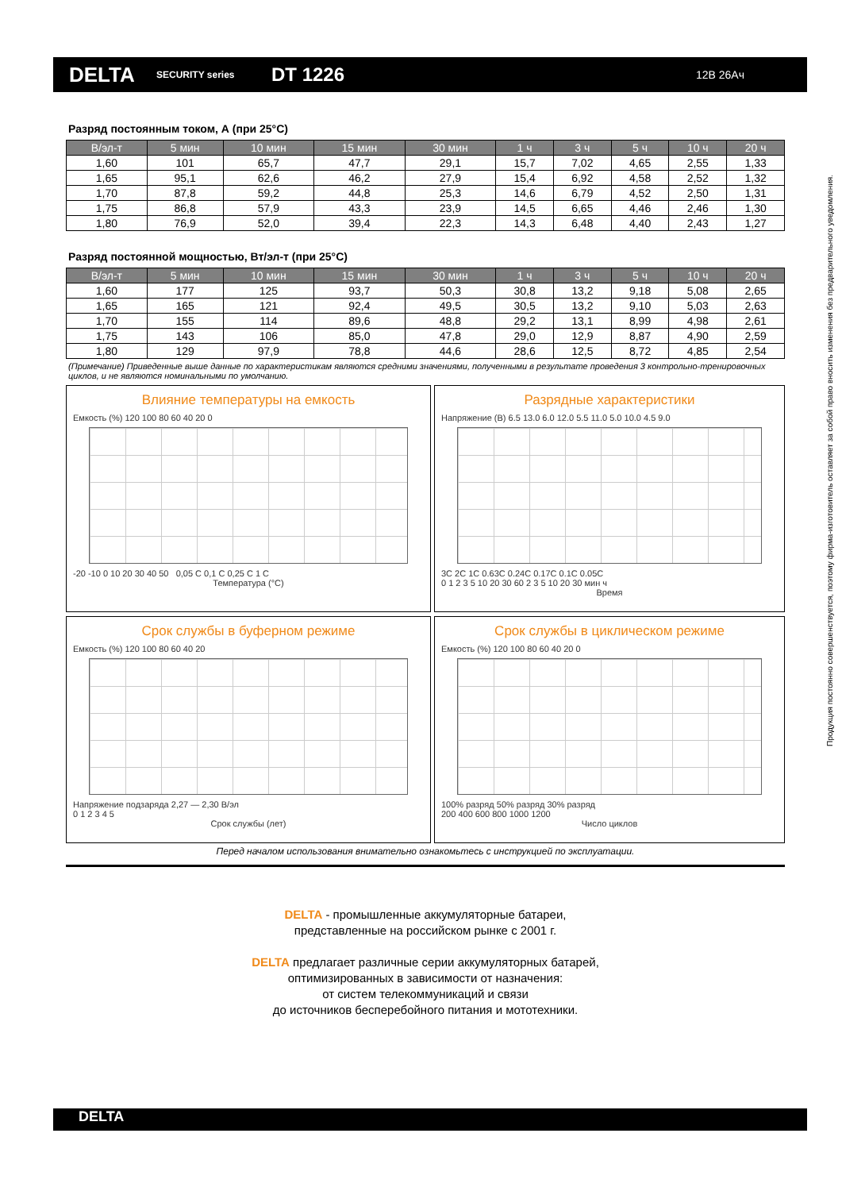DELTA
SECURITY series
DT 1226
12В 26Ач
Разряд постоянным током, А (при 25°С)
| В/эл-т | 5 мин | 10 мин | 15 мин | 30 мин | 1 ч | 3 ч | 5 ч | 10 ч | 20 ч |
| --- | --- | --- | --- | --- | --- | --- | --- | --- | --- |
| 1,60 | 101 | 65,7 | 47,7 | 29,1 | 15,7 | 7,02 | 4,65 | 2,55 | 1,33 |
| 1,65 | 95,1 | 62,6 | 46,2 | 27,9 | 15,4 | 6,92 | 4,58 | 2,52 | 1,32 |
| 1,70 | 87,8 | 59,2 | 44,8 | 25,3 | 14,6 | 6,79 | 4,52 | 2,50 | 1,31 |
| 1,75 | 86,8 | 57,9 | 43,3 | 23,9 | 14,5 | 6,65 | 4,46 | 2,46 | 1,30 |
| 1,80 | 76,9 | 52,0 | 39,4 | 22,3 | 14,3 | 6,48 | 4,40 | 2,43 | 1,27 |
Разряд постоянной мощностью, Вт/эл-т (при 25°С)
| В/эл-т | 5 мин | 10 мин | 15 мин | 30 мин | 1 ч | 3 ч | 5 ч | 10 ч | 20 ч |
| --- | --- | --- | --- | --- | --- | --- | --- | --- | --- |
| 1,60 | 177 | 125 | 93,7 | 50,3 | 30,8 | 13,2 | 9,18 | 5,08 | 2,65 |
| 1,65 | 165 | 121 | 92,4 | 49,5 | 30,5 | 13,2 | 9,10 | 5,03 | 2,63 |
| 1,70 | 155 | 114 | 89,6 | 48,8 | 29,2 | 13,1 | 8,99 | 4,98 | 2,61 |
| 1,75 | 143 | 106 | 85,0 | 47,8 | 29,0 | 12,9 | 8,87 | 4,90 | 2,59 |
| 1,80 | 129 | 97,9 | 78,8 | 44,6 | 28,6 | 12,5 | 8,72 | 4,85 | 2,54 |
(Примечание) Приведенные выше данные по характеристикам являются средними значениями, полученными в результате проведения 3 контрольно-тренировочных циклов, и не являются номинальными по умолчанию.
Влияние температуры на емкость
Емкость (%) 120 100 80 60 40 20 0
-20 -10 0 10 20 30 40 50 0,05 C 0,1 C 0,25 C 1 C
Температура (°C)
Разрядные характеристики
Напряжение (В) 6.5 13.0 6.0 12.0 5.5 11.0 5.0 10.0 4.5 9.0
3C 2C 1C 0.63C 0.24C 0.17C 0.1C 0.05C
0 1 2 3 5 10 20 30 60 2 3 5 10 20 30 мин ч
Время
Срок службы в буферном режиме
Емкость (%) 120 100 80 60 40 20
Напряжение подзаряда 2,27 — 2,30 В/эл
0 1 2 3 4 5
Срок службы (лет)
Срок службы в циклическом режиме
Емкость (%) 120 100 80 60 40 20 0
100% разряд 50% разряд 30% разряд
200 400 600 800 1000 1200
Число циклов
Перед началом использования внимательно ознакомьтесь с инструкцией по эксплуатации.
DELTA - промышленные аккумуляторные батареи,
представленные на российском рынке с 2001 г.
DELTA предлагает различные серии аккумуляторных батарей,
оптимизированных в зависимости от назначения:
от систем телекоммуникаций и связи
до источников бесперебойного питания и мототехники.
Продукция постоянно совершенствуется, поэтому фирма-изготовитель оставляет за собой право вносить изменения без предварительного уведомления.
DELTA